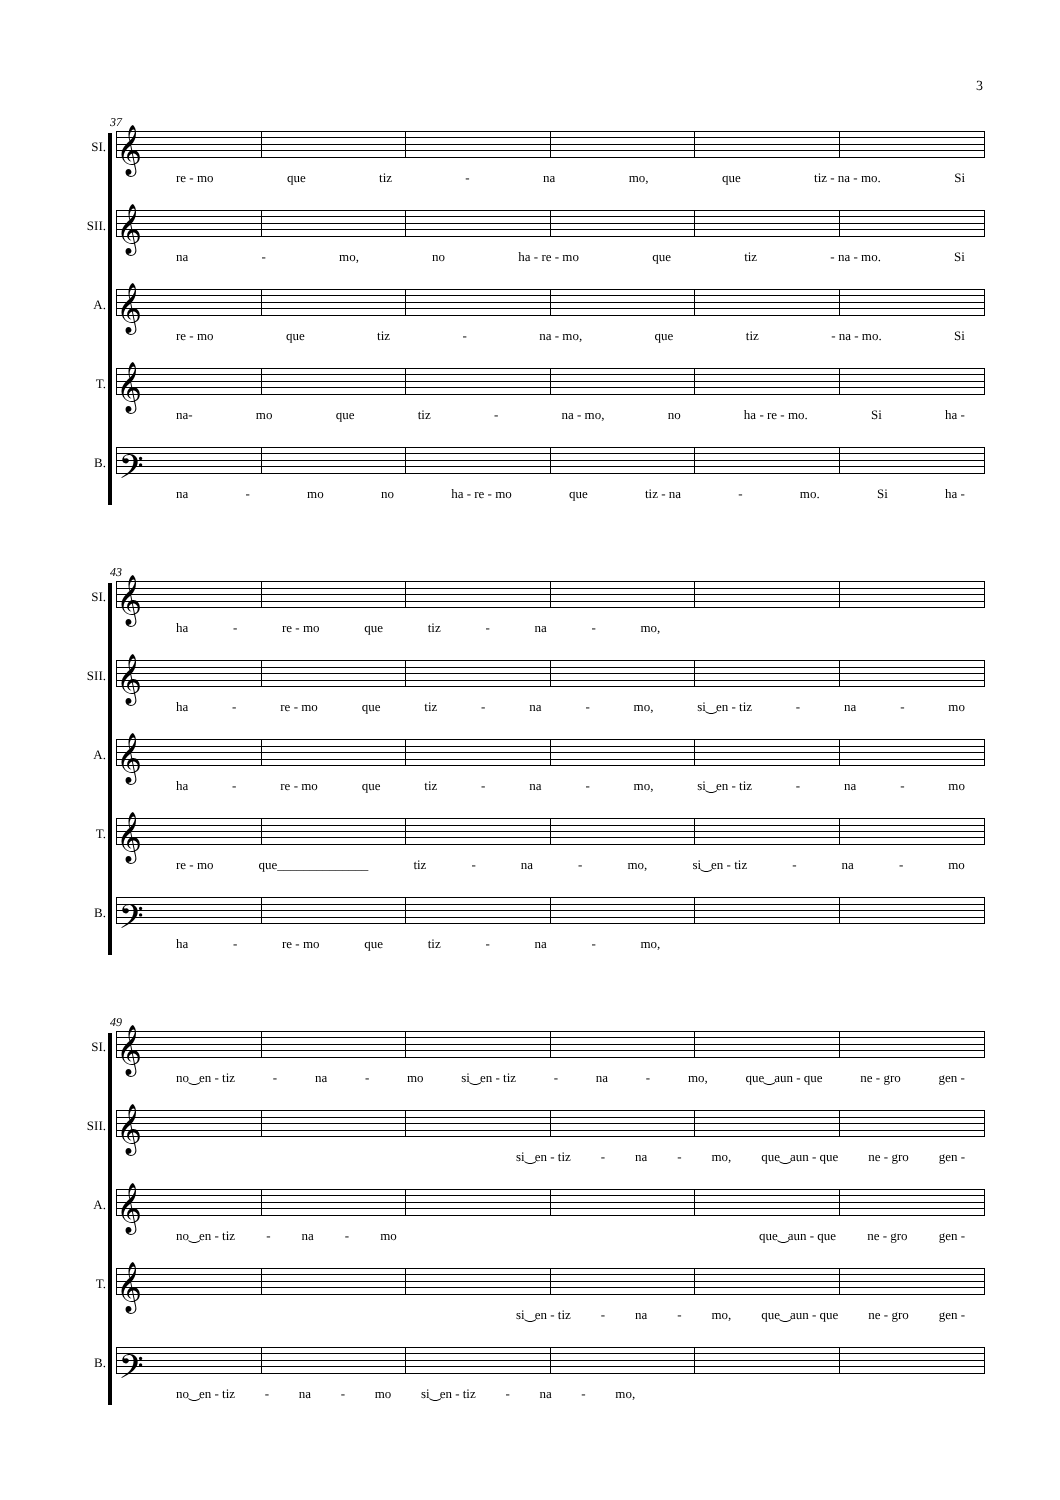3
37
SI.
𝄞
re - mo que tiz - na mo, que tiz - na - mo. Si
SII.
𝄞
na - mo, no ha - re - mo que tiz - na - mo. Si
A.
𝄞
re - mo que tiz - na - mo, que tiz - na - mo. Si
T.
𝄞
na- mo que tiz - na - mo, no ha - re - mo. Si ha -
B.
𝄢
na - mo no ha - re - mo que tiz - na - mo. Si ha -
43
SI.
𝄞
ha - re - mo que tiz - na - mo,
SII.
𝄞
ha - re - mo que tiz - na - mo, si‿en - tiz - na - mo
A.
𝄞
ha - re - mo que tiz - na - mo, si‿en - tiz - na - mo
T.
𝄞
re - mo que______________ tiz - na - mo, si‿en - tiz - na - mo
B.
𝄢
ha - re - mo que tiz - na - mo,
49
SI.
𝄞
no‿en - tiz - na - mo si‿en - tiz - na - mo, que‿aun - que ne - gro gen -
SII.
𝄞
si‿en - tiz - na - mo, que‿aun - que ne - gro gen -
A.
𝄞
no‿en - tiz - na - mo que‿aun - que ne - gro gen -
T.
𝄞
si‿en - tiz - na - mo, que‿aun - que ne - gro gen -
B.
𝄢
no‿en - tiz - na - mo si‿en - tiz - na - mo,